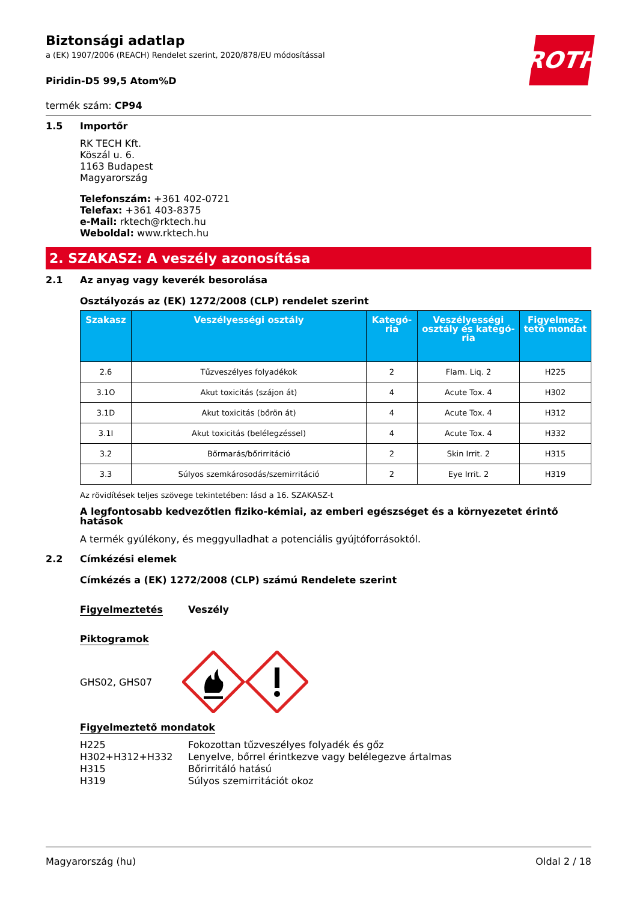ROTH
Biztonsági adatlap
a (EK) 1907/2006 (REACH) Rendelet szerint, 2020/878/EU módosítással
Piridin-D5 99,5 Atom%D
termék szám: CP94
1.5 Importőr
RK TECH Kft.
Köszál u. 6.
1163 Budapest
Magyarország
Telefonszám: +361 402-0721
Telefax: +361 403-8375
e-Mail: rktech@rktech.hu
Weboldal: www.rktech.hu
2. SZAKASZ: A veszély azonosítása
2.1 Az anyag vagy keverék besorolása
Osztályozás az (EK) 1272/2008 (CLP) rendelet szerint
| Szakasz | Veszélyességi osztály | Kategó-ria | Veszélyességi osztály és kategó-ria | Figyelmez-tető mondat |
| --- | --- | --- | --- | --- |
| 2.6 | Tűzveszélyes folyadékok | 2 | Flam. Liq. 2 | H225 |
| 3.1O | Akut toxicitás (szájon át) | 4 | Acute Tox. 4 | H302 |
| 3.1D | Akut toxicitás (bőrön át) | 4 | Acute Tox. 4 | H312 |
| 3.1I | Akut toxicitás (belélegzéssel) | 4 | Acute Tox. 4 | H332 |
| 3.2 | Bőrmarás/bőrirritáció | 2 | Skin Irrit. 2 | H315 |
| 3.3 | Súlyos szemkárosodás/szemirritáció | 2 | Eye Irrit. 2 | H319 |
Az rövidítések teljes szövege tekintetében: lásd a 16. SZAKASZ-t
A legfontosabb kedvezőtlen fiziko-kémiai, az emberi egészséget és a környezetet érintő hatások
A termék gyúlékony, és meggyulladhat a potenciális gyújtóforrásoktól.
2.2 Címkézési elemek
Címkézés a (EK) 1272/2008 (CLP) számú Rendelete szerint
Figyelmeztetés Veszély
Piktogramok
GHS02, GHS07
Figyelmeztető mondatok
H225
Fokozottan tűzveszélyes folyadék és gőz
H302+H312+H332
Lenyelve, bőrrel érintkezve vagy belélegezve ártalmas
H315
Bőrirritáló hatású
H319
Súlyos szemirritációt okoz
Magyarország (hu) Oldal 2 / 18